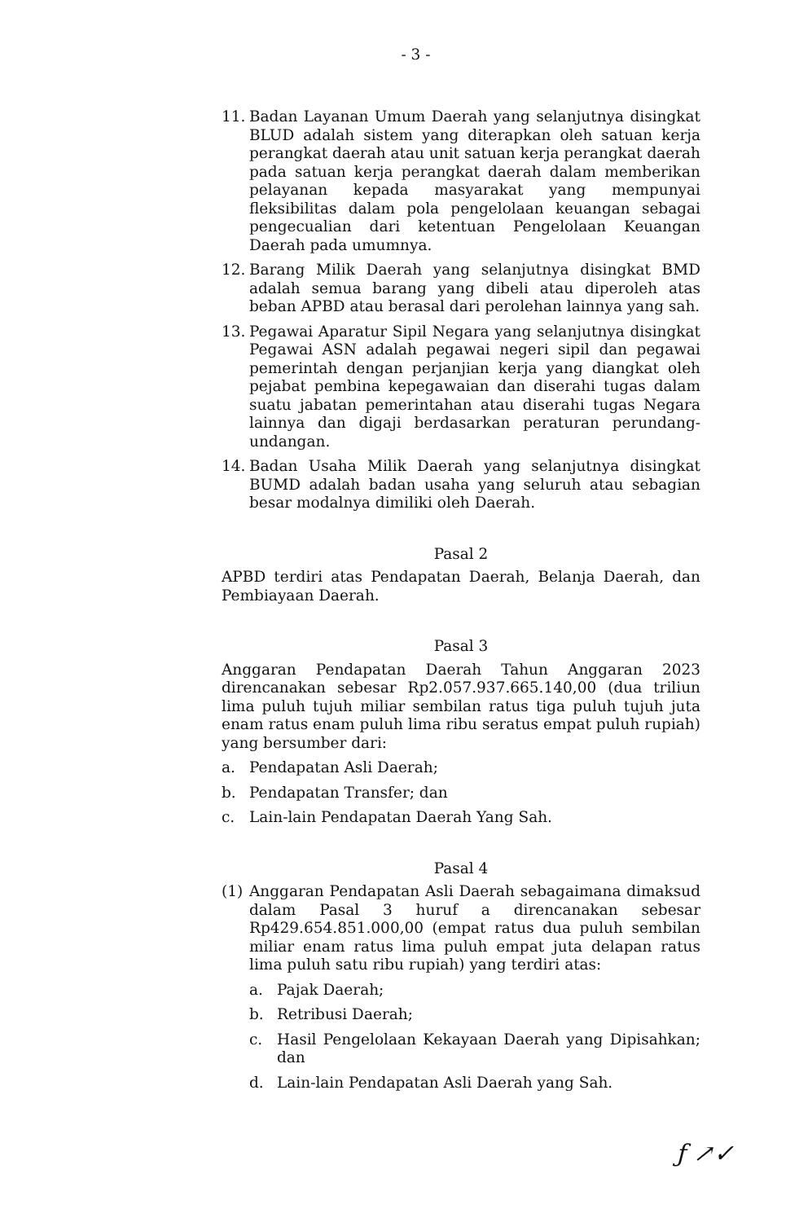- 3 -
11. Badan Layanan Umum Daerah yang selanjutnya disingkat BLUD adalah sistem yang diterapkan oleh satuan kerja perangkat daerah atau unit satuan kerja perangkat daerah pada satuan kerja perangkat daerah dalam memberikan pelayanan kepada masyarakat yang mempunyai fleksibilitas dalam pola pengelolaan keuangan sebagai pengecualian dari ketentuan Pengelolaan Keuangan Daerah pada umumnya.
12. Barang Milik Daerah yang selanjutnya disingkat BMD adalah semua barang yang dibeli atau diperoleh atas beban APBD atau berasal dari perolehan lainnya yang sah.
13. Pegawai Aparatur Sipil Negara yang selanjutnya disingkat Pegawai ASN adalah pegawai negeri sipil dan pegawai pemerintah dengan perjanjian kerja yang diangkat oleh pejabat pembina kepegawaian dan diserahi tugas dalam suatu jabatan pemerintahan atau diserahi tugas Negara lainnya dan digaji berdasarkan peraturan perundang-undangan.
14. Badan Usaha Milik Daerah yang selanjutnya disingkat BUMD adalah badan usaha yang seluruh atau sebagian besar modalnya dimiliki oleh Daerah.
Pasal 2
APBD terdiri atas Pendapatan Daerah, Belanja Daerah, dan Pembiayaan Daerah.
Pasal 3
Anggaran Pendapatan Daerah Tahun Anggaran 2023 direncanakan sebesar Rp2.057.937.665.140,00 (dua triliun lima puluh tujuh miliar sembilan ratus tiga puluh tujuh juta enam ratus enam puluh lima ribu seratus empat puluh rupiah) yang bersumber dari:
a. Pendapatan Asli Daerah;
b. Pendapatan Transfer; dan
c. Lain-lain Pendapatan Daerah Yang Sah.
Pasal 4
(1) Anggaran Pendapatan Asli Daerah sebagaimana dimaksud dalam Pasal 3 huruf a direncanakan sebesar Rp429.654.851.000,00 (empat ratus dua puluh sembilan miliar enam ratus lima puluh empat juta delapan ratus lima puluh satu ribu rupiah) yang terdiri atas:
a. Pajak Daerah;
b. Retribusi Daerah;
c. Hasil Pengelolaan Kekayaan Daerah yang Dipisahkan; dan
d. Lain-lain Pendapatan Asli Daerah yang Sah.
ƒ ↗✓